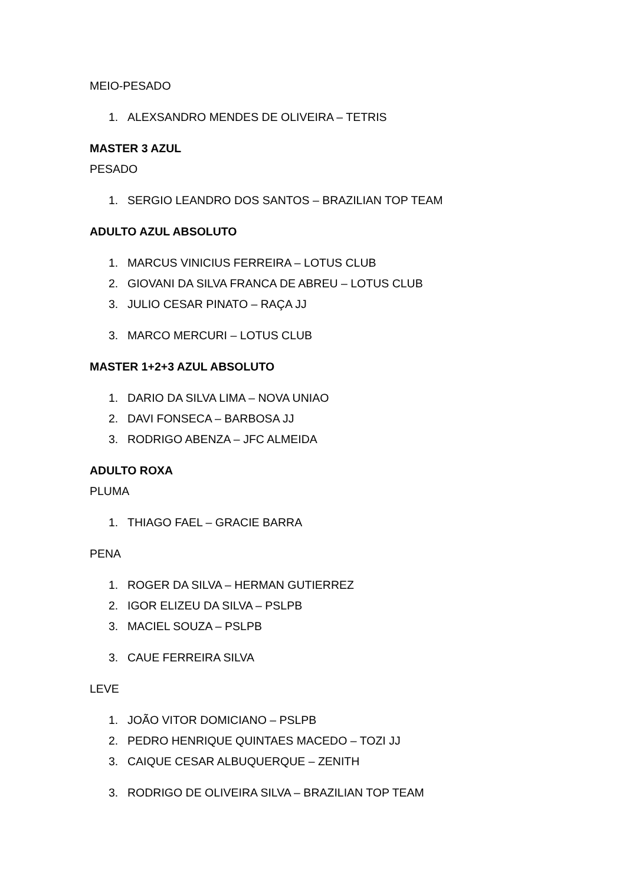MEIO-PESADO
1. ALEXSANDRO MENDES DE OLIVEIRA – TETRIS
MASTER 3 AZUL
PESADO
1. SERGIO LEANDRO DOS SANTOS – BRAZILIAN TOP TEAM
ADULTO AZUL ABSOLUTO
1. MARCUS VINICIUS FERREIRA – LOTUS CLUB
2. GIOVANI DA SILVA FRANCA DE ABREU – LOTUS CLUB
3. JULIO CESAR PINATO – RAÇA JJ
3. MARCO MERCURI – LOTUS CLUB
MASTER 1+2+3 AZUL ABSOLUTO
1. DARIO DA SILVA LIMA – NOVA UNIAO
2. DAVI FONSECA – BARBOSA JJ
3. RODRIGO ABENZA – JFC ALMEIDA
ADULTO ROXA
PLUMA
1. THIAGO FAEL – GRACIE BARRA
PENA
1. ROGER DA SILVA – HERMAN GUTIERREZ
2. IGOR ELIZEU DA SILVA – PSLPB
3. MACIEL SOUZA – PSLPB
3. CAUE FERREIRA SILVA
LEVE
1. JOÃO VITOR DOMICIANO – PSLPB
2. PEDRO HENRIQUE QUINTAES MACEDO – TOZI JJ
3. CAIQUE CESAR ALBUQUERQUE – ZENITH
3. RODRIGO DE OLIVEIRA SILVA – BRAZILIAN TOP TEAM